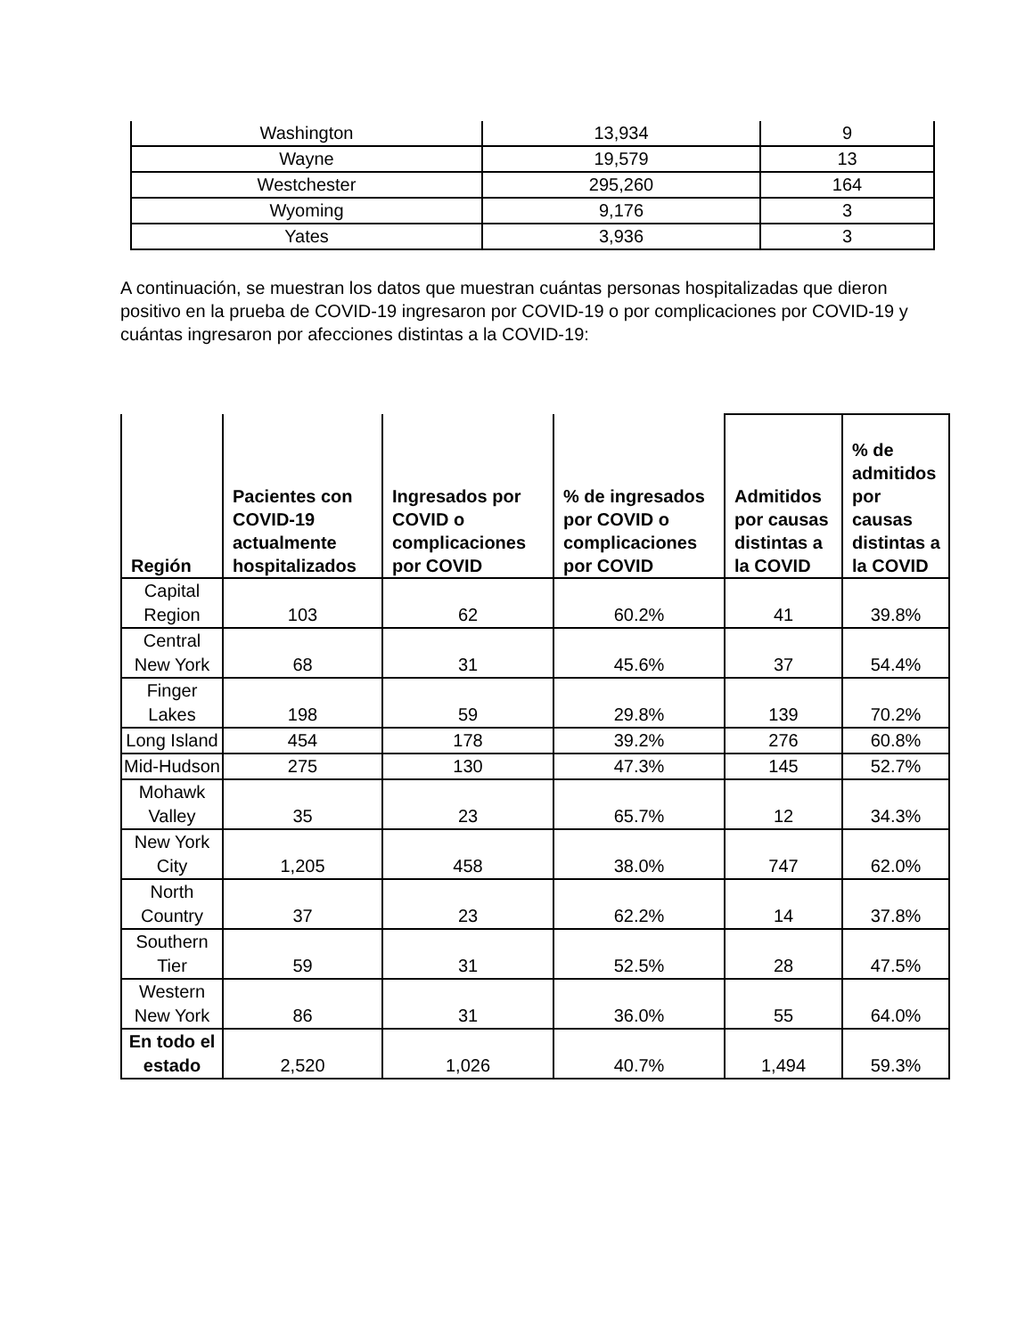| Washington | 13,934 | 9 |
| Wayne | 19,579 | 13 |
| Westchester | 295,260 | 164 |
| Wyoming | 9,176 | 3 |
| Yates | 3,936 | 3 |
A continuación, se muestran los datos que muestran cuántas personas hospitalizadas que dieron positivo en la prueba de COVID-19 ingresaron por COVID-19 o por complicaciones por COVID-19 y cuántas ingresaron por afecciones distintas a la COVID-19:
| Región | Pacientes con COVID-19 actualmente hospitalizados | Ingresados por COVID o complicaciones por COVID | % de ingresados por COVID o complicaciones por COVID | Admitidos por causas distintas a la COVID | % de admitidos por causas distintas a la COVID |
| --- | --- | --- | --- | --- | --- |
| Capital Region | 103 | 62 | 60.2% | 41 | 39.8% |
| Central New York | 68 | 31 | 45.6% | 37 | 54.4% |
| Finger Lakes | 198 | 59 | 29.8% | 139 | 70.2% |
| Long Island | 454 | 178 | 39.2% | 276 | 60.8% |
| Mid-Hudson | 275 | 130 | 47.3% | 145 | 52.7% |
| Mohawk Valley | 35 | 23 | 65.7% | 12 | 34.3% |
| New York City | 1,205 | 458 | 38.0% | 747 | 62.0% |
| North Country | 37 | 23 | 62.2% | 14 | 37.8% |
| Southern Tier | 59 | 31 | 52.5% | 28 | 47.5% |
| Western New York | 86 | 31 | 36.0% | 55 | 64.0% |
| En todo el estado | 2,520 | 1,026 | 40.7% | 1,494 | 59.3% |